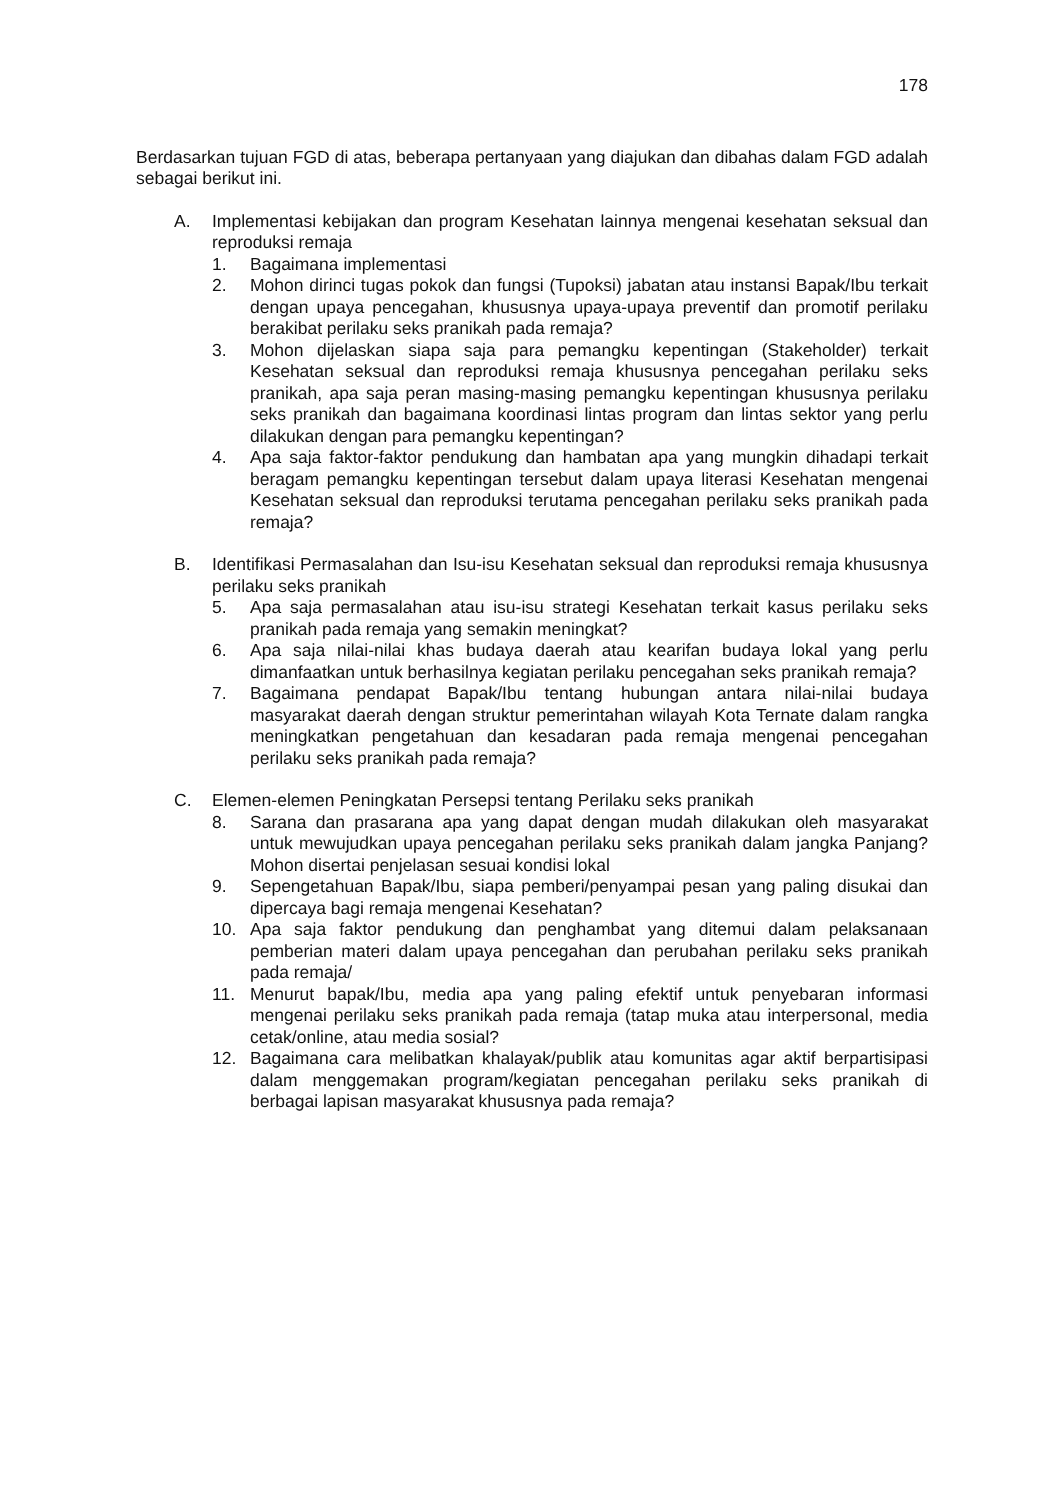178
Berdasarkan tujuan FGD di atas, beberapa pertanyaan yang diajukan dan dibahas dalam FGD adalah sebagai berikut ini.
A. Implementasi kebijakan dan program Kesehatan lainnya mengenai kesehatan seksual dan reproduksi remaja
1. Bagaimana implementasi
2. Mohon dirinci tugas pokok dan fungsi (Tupoksi) jabatan atau instansi Bapak/Ibu terkait dengan upaya pencegahan, khususnya upaya-upaya preventif dan promotif perilaku berakibat perilaku seks pranikah pada remaja?
3. Mohon dijelaskan siapa saja para pemangku kepentingan (Stakeholder) terkait Kesehatan seksual dan reproduksi remaja khususnya pencegahan perilaku seks pranikah, apa saja peran masing-masing pemangku kepentingan khususnya perilaku seks pranikah dan bagaimana koordinasi lintas program dan lintas sektor yang perlu dilakukan dengan para pemangku kepentingan?
4. Apa saja faktor-faktor pendukung dan hambatan apa yang mungkin dihadapi terkait beragam pemangku kepentingan tersebut dalam upaya literasi Kesehatan mengenai Kesehatan seksual dan reproduksi terutama pencegahan perilaku seks pranikah pada remaja?
B. Identifikasi Permasalahan dan Isu-isu Kesehatan seksual dan reproduksi remaja khususnya perilaku seks pranikah
5. Apa saja permasalahan atau isu-isu strategi Kesehatan terkait kasus perilaku seks pranikah pada remaja yang semakin meningkat?
6. Apa saja nilai-nilai khas budaya daerah atau kearifan budaya lokal yang perlu dimanfaatkan untuk berhasilnya kegiatan perilaku pencegahan seks pranikah remaja?
7. Bagaimana pendapat Bapak/Ibu tentang hubungan antara nilai-nilai budaya masyarakat daerah dengan struktur pemerintahan wilayah Kota Ternate dalam rangka meningkatkan pengetahuan dan kesadaran pada remaja mengenai pencegahan perilaku seks pranikah pada remaja?
C. Elemen-elemen Peningkatan Persepsi tentang Perilaku seks pranikah
8. Sarana dan prasarana apa yang dapat dengan mudah dilakukan oleh masyarakat untuk mewujudkan upaya pencegahan perilaku seks pranikah dalam jangka Panjang? Mohon disertai penjelasan sesuai kondisi lokal
9. Sepengetahuan Bapak/Ibu, siapa pemberi/penyampai pesan yang paling disukai dan dipercaya bagi remaja mengenai Kesehatan?
10. Apa saja faktor pendukung dan penghambat yang ditemui dalam pelaksanaan pemberian materi dalam upaya pencegahan dan perubahan perilaku seks pranikah pada remaja/
11. Menurut bapak/Ibu, media apa yang paling efektif untuk penyebaran informasi mengenai perilaku seks pranikah pada remaja (tatap muka atau interpersonal, media cetak/online, atau media sosial?
12. Bagaimana cara melibatkan khalayak/publik atau komunitas agar aktif berpartisipasi dalam menggemakan program/kegiatan pencegahan perilaku seks pranikah di berbagai lapisan masyarakat khususnya pada remaja?